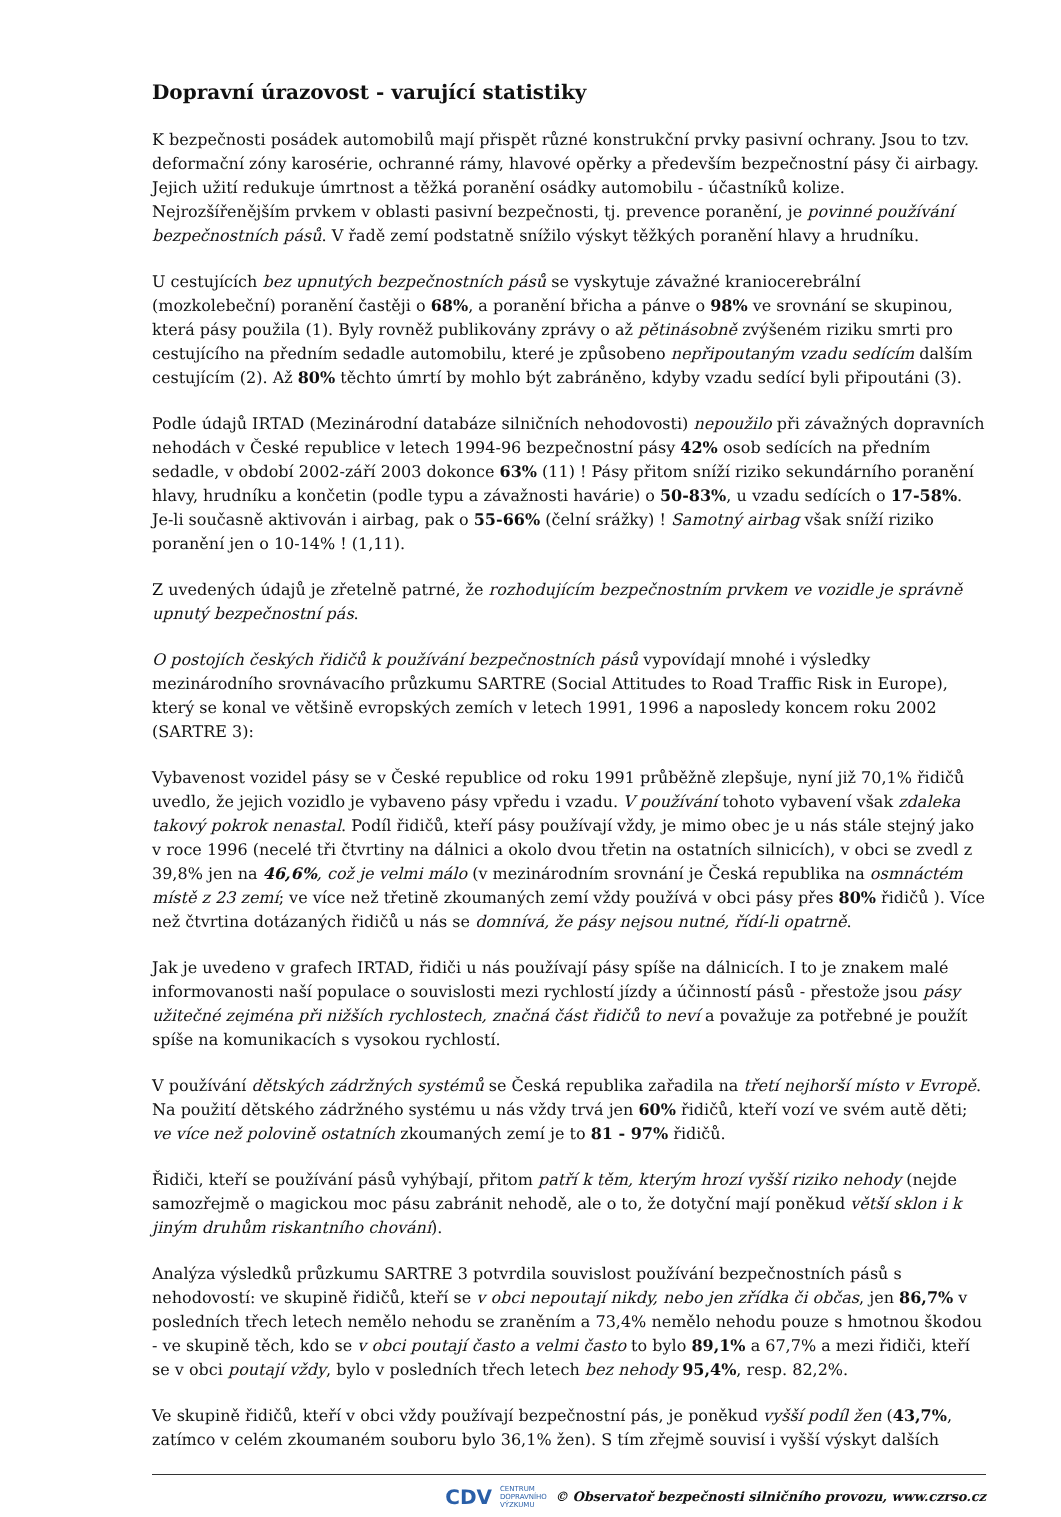Dopravní úrazovost - varující statistiky
K bezpečnosti posádek automobilů mají přispět různé konstrukční prvky pasivní ochrany. Jsou to tzv. deformační zóny karosérie, ochranné rámy, hlavové opěrky a především bezpečnostní pásy či airbagy. Jejich užití redukuje úmrtnost a těžká poranění osádky automobilu - účastníků kolize. Nejrozšířenějším prvkem v oblasti pasivní bezpečnosti, tj. prevence poranění, je povinné používání bezpečnostních pásů. V řadě zemí podstatně snížilo výskyt těžkých poranění hlavy a hrudníku.
U cestujících bez upnutých bezpečnostních pásů se vyskytuje závažné kraniocerebrální (mozkolebeční) poranění častěji o 68%, a poranění břicha a pánve o 98% ve srovnání se skupinou, která pásy použila (1). Byly rovněž publikovány zprávy o až pětinásobně zvýšeném riziku smrti pro cestujícího na předním sedadle automobilu, které je způsobeno nepřipoutaným vzadu sedícím dalším cestujícím (2). Až 80% těchto úmrtí by mohlo být zabráněno, kdyby vzadu sedící byli připoutáni (3).
Podle údajů IRTAD (Mezinárodní databáze silničních nehodovosti) nepoužilo při závažných dopravních nehodách v České republice v letech 1994-96 bezpečnostní pásy 42% osob sedících na předním sedadle, v období 2002-září 2003 dokonce 63% (11) ! Pásy přitom sníží riziko sekundárního poranění hlavy, hrudníku a končetin (podle typu a závažnosti havárie) o 50-83%, u vzadu sedících o 17-58%. Je-li současně aktivován i airbag, pak o 55-66% (čelní srážky) ! Samotný airbag však sníží riziko poranění jen o 10-14% ! (1,11).
Z uvedených údajů je zřetelně patrné, že rozhodujícím bezpečnostním prvkem ve vozidle je správně upnutý bezpečnostní pás.
O postojích českých řidičů k používání bezpečnostních pásů vypovídají mnohé i výsledky mezinárodního srovnávacího průzkumu SARTRE (Social Attitudes to Road Traffic Risk in Europe), který se konal ve většině evropských zemích v letech 1991, 1996 a naposledy koncem roku 2002 (SARTRE 3):
Vybavenost vozidel pásy se v České republice od roku 1991 průběžně zlepšuje, nyní již 70,1% řidičů uvedlo, že jejich vozidlo je vybaveno pásy vpředu i vzadu. V používání tohoto vybavení však zdaleka takový pokrok nenastal. Podíl řidičů, kteří pásy používají vždy, je mimo obec je u nás stále stejný jako v roce 1996 (necelé tři čtvrtiny na dálnici a okolo dvou třetin na ostatních silnicích), v obci se zvedl z 39,8% jen na 46,6%, což je velmi málo (v mezinárodním srovnání je Česká republika na osmnáctém místě z 23 zemí; ve více než třetině zkoumaných zemí vždy používá v obci pásy přes 80% řidičů ). Více než čtvrtina dotázaných řidičů u nás se domnívá, že pásy nejsou nutné, řídí-li opatrně.
Jak je uvedeno v grafech IRTAD, řidiči u nás používají pásy spíše na dálnicích. I to je znakem malé informovanosti naší populace o souvislosti mezi rychlostí jízdy a účinností pásů - přestože jsou pásy užitečné zejména při nižších rychlostech, značná část řidičů to neví a považuje za potřebné je použít spíše na komunikacích s vysokou rychlostí.
V používání dětských zádržných systémů se Česká republika zařadila na třetí nejhorší místo v Evropě. Na použití dětského zádržného systému u nás vždy trvá jen 60% řidičů, kteří vozí ve svém autě děti; ve více než polovině ostatních zkoumaných zemí je to 81 - 97% řidičů.
Řidiči, kteří se používání pásů vyhýbají, přitom patří k těm, kterým hrozí vyšší riziko nehody (nejde samozřejmě o magickou moc pásu zabránit nehodě, ale o to, že dotyční mají poněkud větší sklon i k jiným druhům riskantního chování).
Analýza výsledků průzkumu SARTRE 3 potvrdila souvislost používání bezpečnostních pásů s nehodovostí: ve skupině řidičů, kteří se v obci nepoutají nikdy, nebo jen zřídka či občas, jen 86,7% v posledních třech letech nemělo nehodu se zraněním a 73,4% nemělo nehodu pouze s hmotnou škodou - ve skupině těch, kdo se v obci poutají často a velmi často to bylo 89,1% a 67,7% a mezi řidiči, kteří se v obci poutají vždy, bylo v posledních třech letech bez nehody 95,4%, resp. 82,2%.
Ve skupině řidičů, kteří v obci vždy používají bezpečnostní pás, je poněkud vyšší podíl žen (43,7%, zatímco v celém zkoumaném souboru bylo 36,1% žen). S tím zřejmě souvisí i vyšší výskyt dalších
CDV CENTRUM
DOPRAVNÍHO
VÝZKUMU © Observatoř bezpečnosti silničního provozu, www.czrso.cz